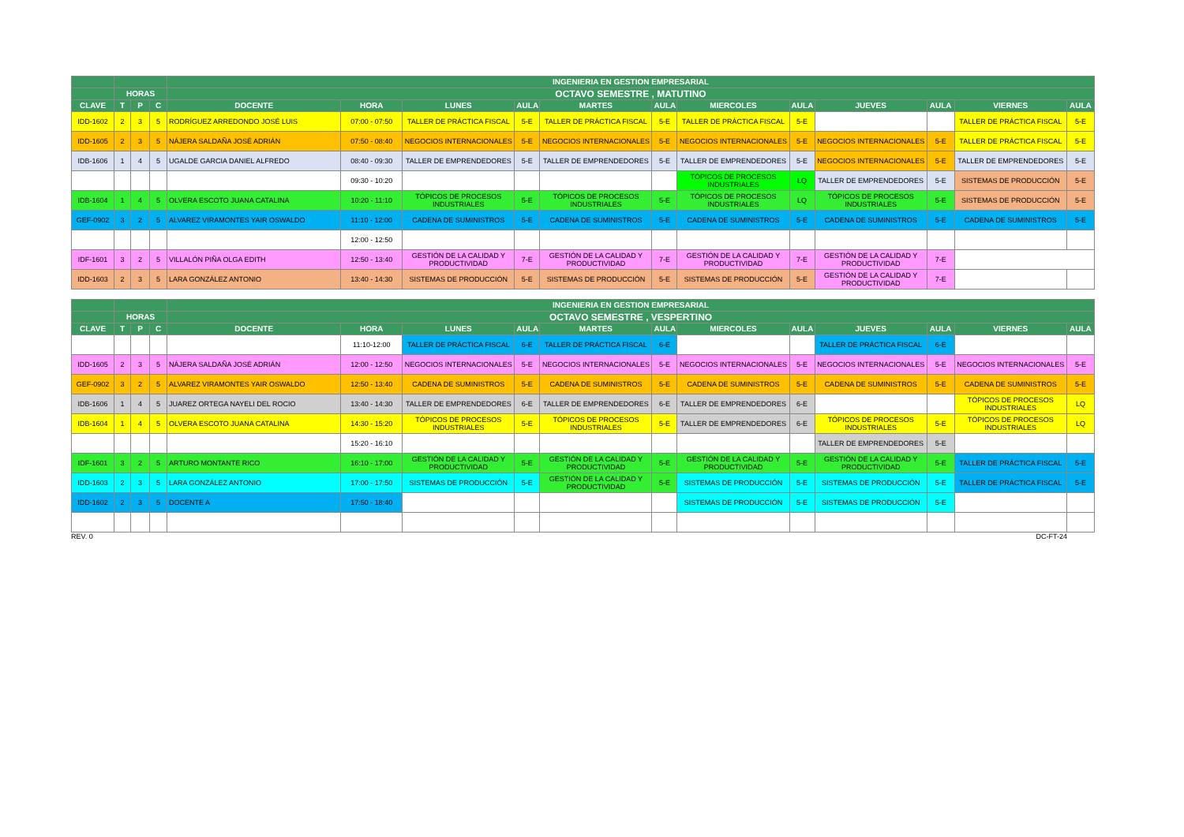| | | | | INGENIERIA EN GESTION EMPRESARIAL | | | | | | | | | | | |
| --- | --- | --- | --- | --- | --- | --- | --- | --- | --- | --- | --- | --- | --- | --- | --- |
| | HORAS | | | OCTAVO SEMESTRE , MATUTINO | | | | | | | | | | | |
| CLAVE | T | P | C | DOCENTE | HORA | LUNES | AULA | MARTES | AULA | MIERCOLES | AULA | JUEVES | AULA | VIERNES | AULA |
| IDD-1602 | 2 | 3 | 5 | RODRÍGUEZ ARREDONDO JOSÉ LUIS | 07:00 - 07:50 | TALLER DE PRÁCTICA FISCAL | 5-E | TALLER DE PRÁCTICA FISCAL | 5-E | TALLER DE PRÁCTICA FISCAL | 5-E | | | TALLER DE PRÁCTICA FISCAL | 5-E |
| IDD-1605 | 2 | 3 | 5 | NÁJERA SALDAÑA JOSÉ ADRIÁN | 07:50 - 08:40 | NEGOCIOS INTERNACIONALES | 5-E | NEGOCIOS INTERNACIONALES | 5-E | NEGOCIOS INTERNACIONALES | 5-E | NEGOCIOS INTERNACIONALES | 5-E | TALLER DE PRÁCTICA FISCAL | 5-E |
| IDB-1606 | 1 | 4 | 5 | UGALDE GARCIA DANIEL ALFREDO | 08:40 - 09:30 | TALLER DE EMPRENDEDORES | 5-E | TALLER DE EMPRENDEDORES | 5-E | TALLER DE EMPRENDEDORES | 5-E | NEGOCIOS INTERNACIONALES | 5-E | TALLER DE EMPRENDEDORES | 5-E |
| | | | | | 09:30 - 10:20 | | | | | TÓPICOS DE PROCESOS INDUSTRIALES | LQ | TALLER DE EMPRENDEDORES | 5-E | SISTEMAS DE PRODUCCIÓN | 5-E |
| IDB-1604 | 1 | 4 | 5 | OLVERA ESCOTO JUANA CATALINA | 10:20 - 11:10 | TÓPICOS DE PROCESOS INDUSTRIALES | 5-E | TÓPICOS DE PROCESOS INDUSTRIALES | 5-E | TÓPICOS DE PROCESOS INDUSTRIALES | LQ | TÓPICOS DE PROCESOS INDUSTRIALES | 5-E | SISTEMAS DE PRODUCCIÓN | 5-E |
| GEF-0902 | 3 | 2 | 5 | ALVAREZ VIRAMONTES YAIR OSWALDO | 11:10 - 12:00 | CADENA DE SUMINISTROS | 5-E | CADENA DE SUMINISTROS | 5-E | CADENA DE SUMINISTROS | 5-E | CADENA DE SUMINISTROS | 5-E | CADENA DE SUMINISTROS | 5-E |
| | | | | | 12:00 - 12:50 | | | | | | | | | | |
| IDF-1601 | 3 | 2 | 5 | VILLALÓN PIÑA OLGA EDITH | 12:50 - 13:40 | GESTIÓN DE LA CALIDAD Y PRODUCTIVIDAD | 7-E | GESTIÓN DE LA CALIDAD Y PRODUCTIVIDAD | 7-E | GESTIÓN DE LA CALIDAD Y PRODUCTIVIDAD | 7-E | GESTIÓN DE LA CALIDAD Y PRODUCTIVIDAD | 7-E | | |
| IDD-1603 | 2 | 3 | 5 | LARA GONZÁLEZ ANTONIO | 13:40 - 14:30 | SISTEMAS DE PRODUCCIÓN | 5-E | SISTEMAS DE PRODUCCIÓN | 5-E | SISTEMAS DE PRODUCCIÓN | 5-E | GESTIÓN DE LA CALIDAD Y PRODUCTIVIDAD | 7-E | | |
| | | | | INGENIERIA EN GESTION EMPRESARIAL | | | | | | | | | | | |
| --- | --- | --- | --- | --- | --- | --- | --- | --- | --- | --- | --- | --- | --- | --- | --- |
| | HORAS | | | OCTAVO SEMESTRE , VESPERTINO | | | | | | | | | | | |
| CLAVE | T | P | C | DOCENTE | HORA | LUNES | AULA | MARTES | AULA | MIERCOLES | AULA | JUEVES | AULA | VIERNES | AULA |
| | | | | | 11:10-12:00 | TALLER DE PRÁCTICA FISCAL | 6-E | TALLER DE PRÁCTICA FISCAL | 6-E | | | TALLER DE PRÁCTICA FISCAL | 6-E | | |
| IDD-1605 | 2 | 3 | 5 | NÁJERA SALDAÑA JOSÉ ADRIÁN | 12:00 - 12:50 | NEGOCIOS INTERNACIONALES | 5-E | NEGOCIOS INTERNACIONALES | 5-E | NEGOCIOS INTERNACIONALES | 5-E | NEGOCIOS INTERNACIONALES | 5-E | NEGOCIOS INTERNACIONALES | 5-E |
| GEF-0902 | 3 | 2 | 5 | ALVAREZ VIRAMONTES YAIR OSWALDO | 12:50 - 13:40 | CADENA DE SUMINISTROS | 5-E | CADENA DE SUMINISTROS | 5-E | CADENA DE SUMINISTROS | 5-E | CADENA DE SUMINISTROS | 5-E | CADENA DE SUMINISTROS | 5-E |
| IDB-1606 | 1 | 4 | 5 | JUAREZ ORTEGA NAYELI DEL ROCIO | 13:40 - 14:30 | TALLER DE EMPRENDEDORES | 6-E | TALLER DE EMPRENDEDORES | 6-E | TALLER DE EMPRENDEDORES | 6-E | | | TÓPICOS DE PROCESOS INDUSTRIALES | LQ |
| IDB-1604 | 1 | 4 | 5 | OLVERA ESCOTO JUANA CATALINA | 14:30 - 15:20 | TÓPICOS DE PROCESOS INDUSTRIALES | 5-E | TÓPICOS DE PROCESOS INDUSTRIALES | 5-E | TALLER DE EMPRENDEDORES | 6-E | TÓPICOS DE PROCESOS INDUSTRIALES | 5-E | TÓPICOS DE PROCESOS INDUSTRIALES | LQ |
| | | | | | 15:20 - 16:10 | | | | | | | TALLER DE EMPRENDEDORES | 5-E | | |
| IDF-1601 | 3 | 2 | 5 | ARTURO MONTANTE RICO | 16:10 - 17:00 | GESTIÓN DE LA CALIDAD Y PRODUCTIVIDAD | 5-E | GESTIÓN DE LA CALIDAD Y PRODUCTIVIDAD | 5-E | GESTIÓN DE LA CALIDAD Y PRODUCTIVIDAD | 5-E | GESTIÓN DE LA CALIDAD Y PRODUCTIVIDAD | 5-E | TALLER DE PRÁCTICA FISCAL | 5-E |
| IDD-1603 | 2 | 3 | 5 | LARA GONZÁLEZ ANTONIO | 17:00 - 17:50 | SISTEMAS DE PRODUCCIÓN | 5-E | GESTIÓN DE LA CALIDAD Y PRODUCTIVIDAD | 5-E | SISTEMAS DE PRODUCCIÓN | 5-E | SISTEMAS DE PRODUCCIÓN | 5-E | TALLER DE PRÁCTICA FISCAL | 5-E |
| IDD-1602 | 2 | 3 | 5 | DOCENTE A | 17:50 - 18:40 | | | | | SISTEMAS DE PRODUCCIÓN | 5-E | SISTEMAS DE PRODUCCIÓN | 5-E | | |
REV. 0 DC-FT-24